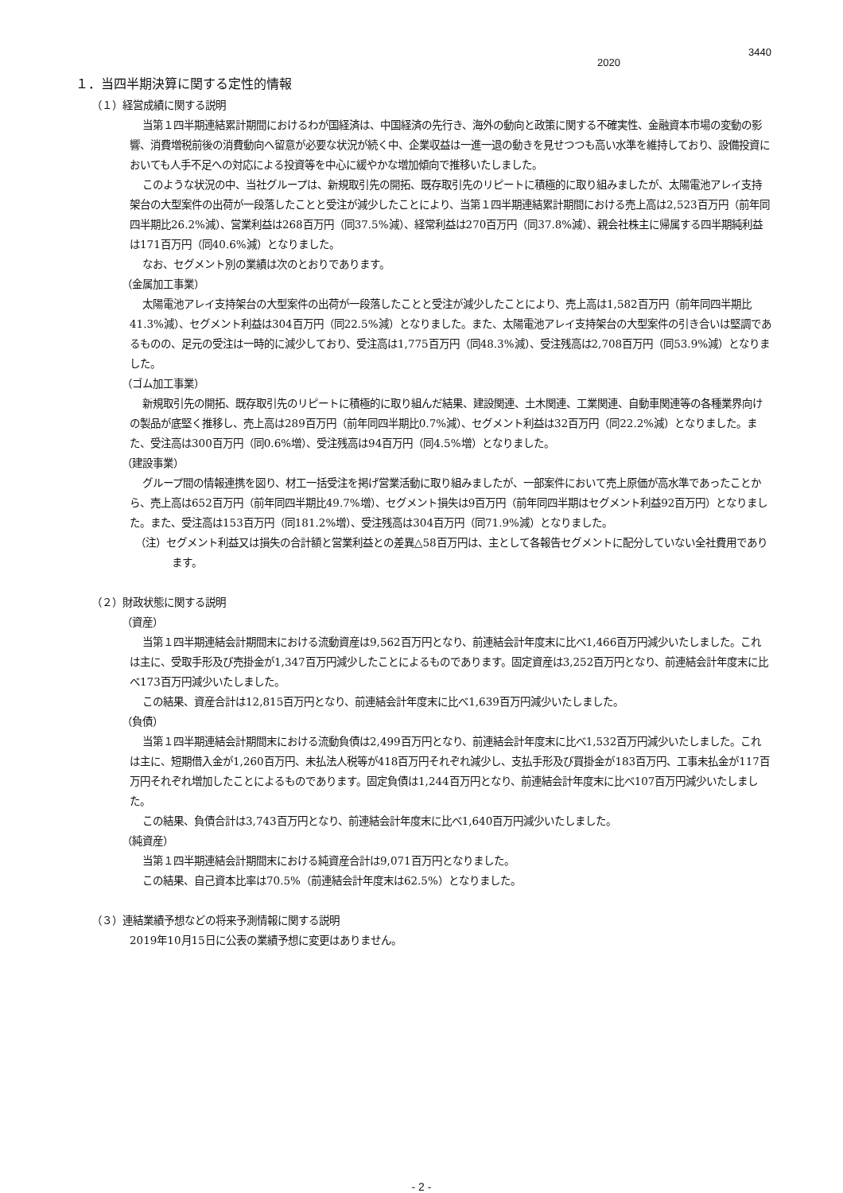3440
2020
１．当四半期決算に関する定性的情報
（１）経営成績に関する説明
当第１四半期連結累計期間におけるわが国経済は、中国経済の先行き、海外の動向と政策に関する不確実性、金融資本市場の変動の影響、消費増税前後の消費動向へ留意が必要な状況が続く中、企業収益は一進一退の動きを見せつつも高い水準を維持しており、設備投資においても人手不足への対応による投資等を中心に緩やかな増加傾向で推移いたしました。
このような状況の中、当社グループは、新規取引先の開拓、既存取引先のリピートに積極的に取り組みましたが、太陽電池アレイ支持架台の大型案件の出荷が一段落したことと受注が減少したことにより、当第１四半期連結累計期間における売上高は2,523百万円（前年同四半期比26.2%減）、営業利益は268百万円（同37.5%減）、経常利益は270百万円（同37.8%減）、親会社株主に帰属する四半期純利益は171百万円（同40.6%減）となりました。
なお、セグメント別の業績は次のとおりであります。
（金属加工事業）
太陽電池アレイ支持架台の大型案件の出荷が一段落したことと受注が減少したことにより、売上高は1,582百万円（前年同四半期比41.3%減）、セグメント利益は304百万円（同22.5%減）となりました。また、太陽電池アレイ支持架台の大型案件の引き合いは堅調であるものの、足元の受注は一時的に減少しており、受注高は1,775百万円（同48.3%減）、受注残高は2,708百万円（同53.9%減）となりました。
（ゴム加工事業）
新規取引先の開拓、既存取引先のリピートに積極的に取り組んだ結果、建設関連、土木関連、工業関連、自動車関連等の各種業界向けの製品が底堅く推移し、売上高は289百万円（前年同四半期比0.7%減）、セグメント利益は32百万円（同22.2%減）となりました。また、受注高は300百万円（同0.6%増）、受注残高は94百万円（同4.5%増）となりました。
（建設事業）
グループ間の情報連携を図り、材工一括受注を掲げ営業活動に取り組みましたが、一部案件において売上原価が高水準であったことから、売上高は652百万円（前年同四半期比49.7%増）、セグメント損失は9百万円（前年同四半期はセグメント利益92百万円）となりました。また、受注高は153百万円（同181.2%増）、受注残高は304百万円（同71.9%減）となりました。
（注）セグメント利益又は損失の合計額と営業利益との差異△58百万円は、主として各報告セグメントに配分していない全社費用であります。
（２）財政状態に関する説明
（資産）
当第１四半期連結会計期間末における流動資産は9,562百万円となり、前連結会計年度末に比べ1,466百万円減少いたしました。これは主に、受取手形及び売掛金が1,347百万円減少したことによるものであります。固定資産は3,252百万円となり、前連結会計年度末に比べ173百万円減少いたしました。
この結果、資産合計は12,815百万円となり、前連結会計年度末に比べ1,639百万円減少いたしました。
（負債）
当第１四半期連結会計期間末における流動負債は2,499百万円となり、前連結会計年度末に比べ1,532百万円減少いたしました。これは主に、短期借入金が1,260百万円、未払法人税等が418百万円それぞれ減少し、支払手形及び買掛金が183百万円、工事未払金が117百万円それぞれ増加したことによるものであります。固定負債は1,244百万円となり、前連結会計年度末に比べ107百万円減少いたしました。
この結果、負債合計は3,743百万円となり、前連結会計年度末に比べ1,640百万円減少いたしました。
（純資産）
当第１四半期連結会計期間末における純資産合計は9,071百万円となりました。
この結果、自己資本比率は70.5%（前連結会計年度末は62.5%）となりました。
（３）連結業績予想などの将来予測情報に関する説明
2019年10月15日に公表の業績予想に変更はありません。
- 2 -